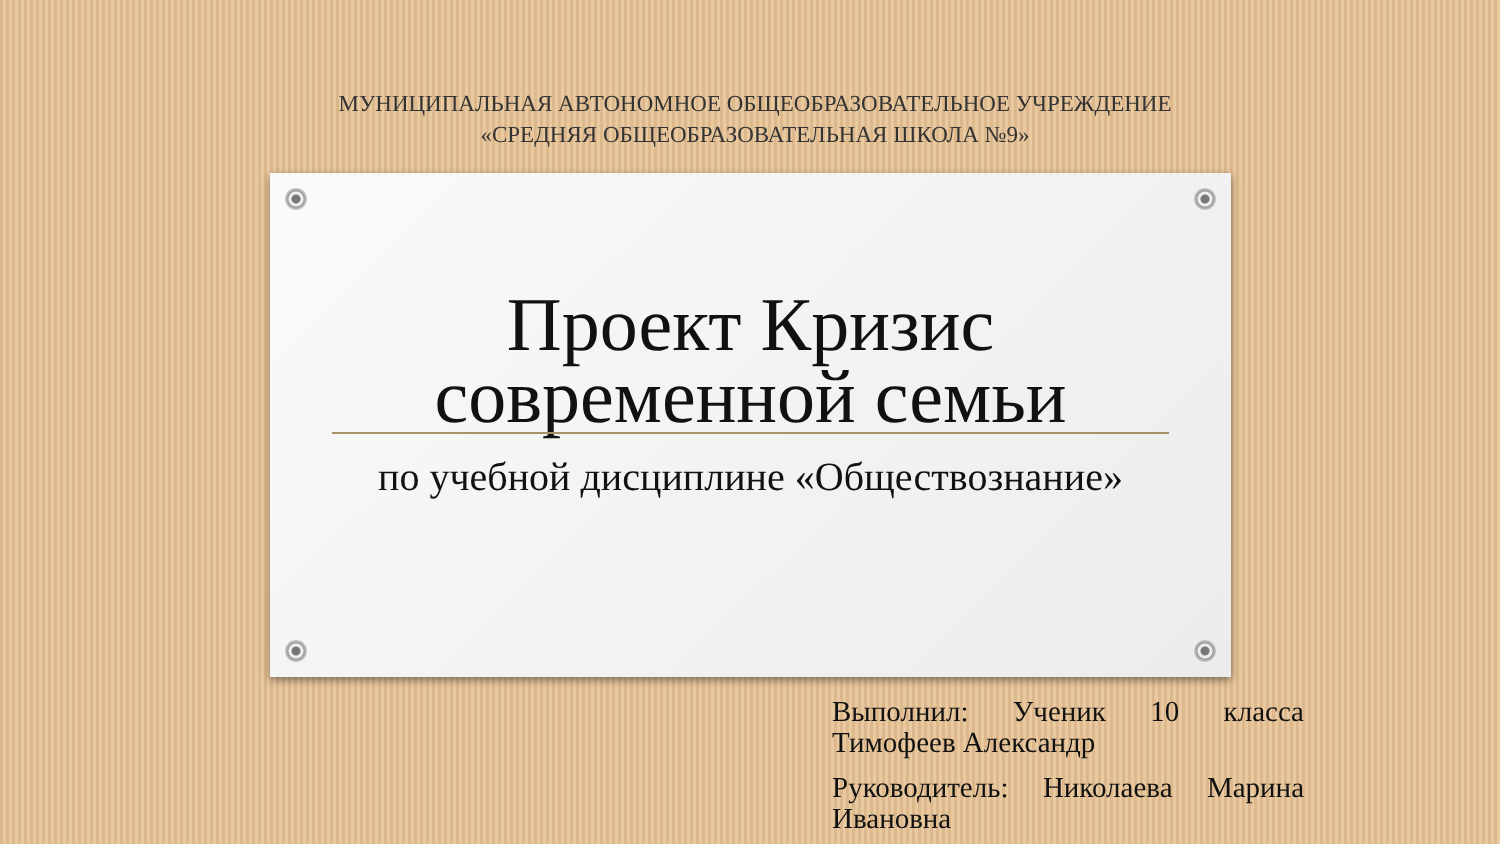МУНИЦИПАЛЬНАЯ АВТОНОМНОЕ ОБЩЕОБРАЗОВАТЕЛЬНОЕ УЧРЕЖДЕНИЕ
«СРЕДНЯЯ ОБЩЕОБРАЗОВАТЕЛЬНАЯ ШКОЛА №9»
Проект Кризис современной семьи
по учебной дисциплине «Обществознание»
Выполнил: Ученик 10 класса Тимофеев Александр
Руководитель: Николаева Марина Ивановна